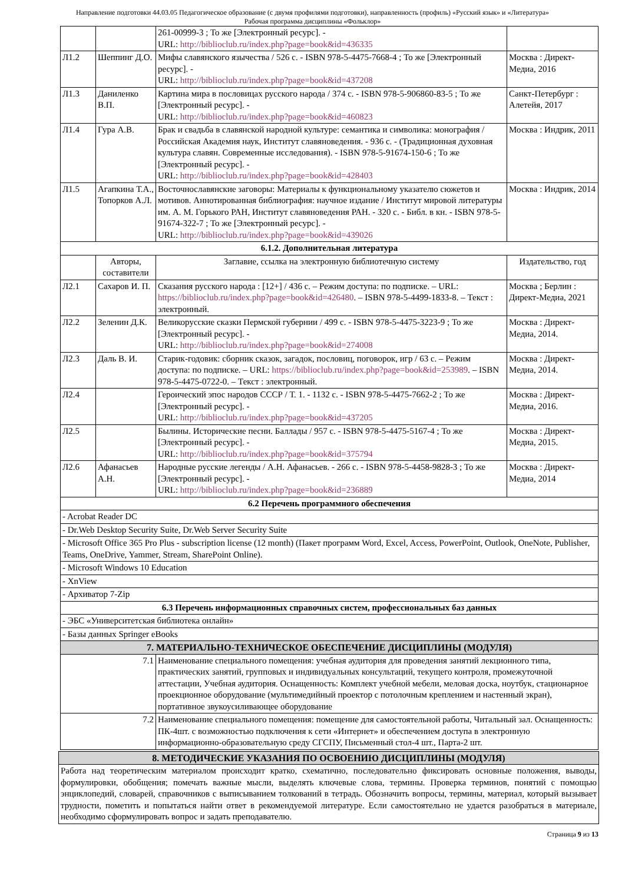Направление подготовки 44.03.05 Педагогическое образование (с двумя профилями подготовки), направленность (профиль) «Русский язык» и «Литература»
Рабочая программа дисциплины «Фольклор»
| | | 261-00999-3 ; То же [Электронный ресурс]. - URL: http://biblioclub.ru/index.php?page=book&id=436335 | |
| Л1.2 | Шеппинг Д.О. | Мифы славянского язычества / 526 с. - ISBN 978-5-4475-7668-4 ; То же [Электронный ресурс]. - URL: http://biblioclub.ru/index.php?page=book&id=437208 | Москва : Директ-Медиа, 2016 |
| Л1.3 | Даниленко В.П. | Картина мира в пословицах русского народа / 374 с. - ISBN 978-5-906860-83-5 ; То же [Электронный ресурс]. - URL: http://biblioclub.ru/index.php?page=book&id=460823 | Санкт-Петербург : Алетейя, 2017 |
| Л1.4 | Гура А.В. | Брак и свадьба в славянской народной культуре: семантика и символика: монография / Российская Академия наук, Институт славяноведения. - 936 с. - (Традиционная духовная культура славян. Современные исследования). - ISBN 978-5-91674-150-6 ; То же [Электронный ресурс]. - URL: http://biblioclub.ru/index.php?page=book&id=428403 | Москва : Индрик, 2011 |
| Л1.5 | Агапкина Т.А., Топорков А.Л. | Восточнославянские заговоры: Материалы к функциональному указателю сюжетов и мотивов. Аннотированная библиография: научное издание / Институт мировой литературы им. А. М. Горького РАН, Институт славяноведения РАН. - 320 с. - Библ. в кн. - ISBN 978-5-91674-322-7 ; То же [Электронный ресурс]. - URL: http://biblioclub.ru/index.php?page=book&id=439026 | Москва : Индрик, 2014 |
| 6.1.2. Дополнительная литература | | | |
| | Авторы, составители | Заглавие, ссылка на электронную библиотечную систему | Издательство, год |
| Л2.1 | Сахаров И. П. | Сказания русского народа : [12+] / 436 с. – Режим доступа: по подписке. – URL: https://biblioclub.ru/index.php?page=book&id=426480 . – ISBN 978-5-4499-1833-8. – Текст : электронный. | Москва ; Берлин : Директ-Медиа, 2021 |
| Л2.2 | Зеленин Д.К. | Великорусские сказки Пермской губернии / 499 с. - ISBN 978-5-4475-3223-9 ; То же [Электронный ресурс]. - URL: http://biblioclub.ru/index.php?page=book&id=274008 | Москва : Директ-Медиа, 2014. |
| Л2.3 | Даль В. И. | Старик-годовик: сборник сказок, загадок, пословиц, поговорок, игр / 63 с. – Режим доступа: по подписке. – URL: https://biblioclub.ru/index.php?page=book&id=253989 . – ISBN 978-5-4475-0722-0. – Текст : электронный. | Москва : Директ-Медиа, 2014. |
| Л2.4 | | Героический эпос народов СССР / Т. 1. - 1132 с. - ISBN 978-5-4475-7662-2 ; То же [Электронный ресурс]. - URL: http://biblioclub.ru/index.php?page=book&id=437205 | Москва : Директ-Медиа, 2016. |
| Л2.5 | | Былины. Исторические песни. Баллады / 957 с. - ISBN 978-5-4475-5167-4 ; То же [Электронный ресурс]. - URL: http://biblioclub.ru/index.php?page=book&id=375794 | Москва : Директ-Медиа, 2015. |
| Л2.6 | Афанасьев А.Н. | Народные русские легенды / А.Н. Афанасьев. - 266 с. - ISBN 978-5-4458-9828-3 ; То же [Электронный ресурс]. - URL: http://biblioclub.ru/index.php?page=book&id=236889 | Москва : Директ-Медиа, 2014 |
| 6.2 Перечень программного обеспечения | | | |
| - Acrobat Reader DC | | | |
| - Dr.Web Desktop Security Suite, Dr.Web Server Security Suite | | | |
| - Microsoft Office 365 Pro Plus - subscription license (12 month) (Пакет программ Word, Excel, Access, PowerPoint, Outlook, OneNote, Publisher, Teams, OneDrive, Yammer, Stream, SharePoint Online). | | | |
| - Microsoft Windows 10 Education | | | |
| - XnView | | | |
| - Архиватор 7-Zip | | | |
| 6.3 Перечень информационных справочных систем, профессиональных баз данных | | | |
| - ЭБС «Университетская библиотека онлайн» | | | |
| - Базы данных Springer eBooks | | | |
| 7. МАТЕРИАЛЬНО-ТЕХНИЧЕСКОЕ ОБЕСПЕЧЕНИЕ ДИСЦИПЛИНЫ (МОДУЛЯ) | | | |
| 7.1 | | Наименование специального помещения: учебная аудитория для проведения занятий лекционного типа, практических занятий, групповых и индивидуальных консультаций, текущего контроля, промежуточной аттестации, Учебная аудитория. Оснащенность: Комплект учебной мебели, меловая доска, ноутбук, стационарное проекционное оборудование (мультимедийный проектор с потолочным креплением и настенный экран), портативное звукоусиливающее оборудование | |
| 7.2 | | Наименование специального помещения: помещение для самостоятельной работы, Читальный зал. Оснащенность: ПК-4шт. с возможностью подключения к сети «Интернет» и обеспечением доступа в электронную информационно-образовательную среду СГСПУ, Письменный стол-4 шт., Парта-2 шт. | |
| 8. МЕТОДИЧЕСКИЕ УКАЗАНИЯ ПО ОСВОЕНИЮ ДИСЦИПЛИНЫ (МОДУЛЯ) |
| Работа над теоретическим материалом происходит кратко, схематично, последовательно фиксировать основные положения, выводы, формулировки, обобщения; помечать важные мысли, выделять ключевые слова, термины. Проверка терминов, понятий с помощью энциклопедий, словарей, справочников с выписыванием толкований в тетрадь. Обозначить вопросы, термины, материал, который вызывает трудности, пометить и попытаться найти ответ в рекомендуемой литературе. Если самостоятельно не удается разобраться в материале, необходимо сформулировать вопрос и задать преподавателю. |
Страница 9 из 13